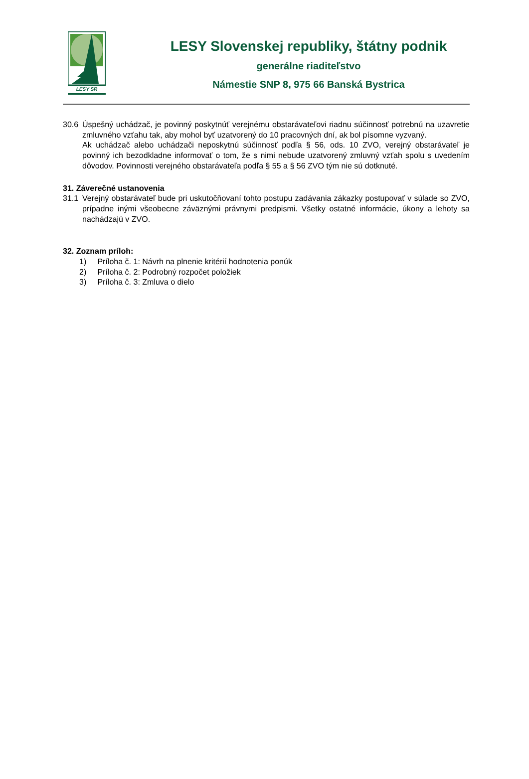LESY SR
LESY Slovenskej republiky, štátny podnik
generálne riaditeľstvo
Námestie SNP 8, 975 66 Banská Bystrica
30.6 Úspešný uchádzač, je povinný poskytnúť verejnému obstarávateľovi riadnu súčinnosť potrebnú na uzavretie zmluvného vzťahu tak, aby mohol byť uzatvorený do 10 pracovných dní, ak bol písomne vyzvaný.
Ak uchádzač alebo uchádzači neposkytnú súčinnosť podľa § 56, ods. 10 ZVO, verejný obstarávateľ je povinný ich bezodkladne informovať o tom, že s nimi nebude uzatvorený zmluvný vzťah spolu s uvedením dôvodov. Povinnosti verejného obstarávateľa podľa § 55 a § 56 ZVO tým nie sú dotknuté.
31. Záverečné ustanovenia
31.1 Verejný obstarávateľ bude pri uskutočňovaní tohto postupu zadávania zákazky postupovať v súlade so ZVO, prípadne inými všeobecne záväznými právnymi predpismi. Všetky ostatné informácie, úkony a lehoty sa nachádzajú v ZVO.
32. Zoznam príloh:
1) Príloha č. 1: Návrh na plnenie kritérií hodnotenia ponúk
2) Príloha č. 2: Podrobný rozpočet položiek
3) Príloha č. 3: Zmluva o dielo